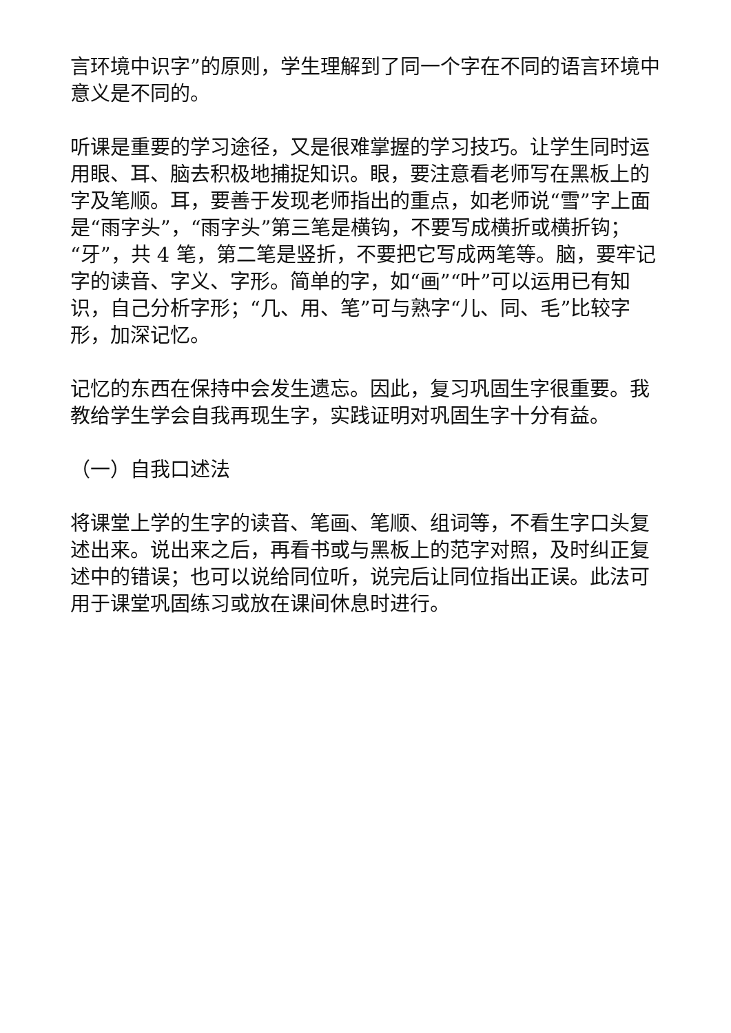言环境中识字”的原则，学生理解到了同一个字在不同的语言环境中意义是不同的。
听课是重要的学习途径，又是很难掌握的学习技巧。让学生同时运用眼、耳、脑去积极地捕捉知识。眼，要注意看老师写在黑板上的字及笔顺。耳，要善于发现老师指出的重点，如老师说“雪”字上面是“雨字头”，“雨字头”第三笔是横钩，不要写成横折或横折钩；“牙”，共 4 笔，第二笔是竖折，不要把它写成两笔等。脑，要牢记字的读音、字义、字形。简单的字，如“画”“叶”可以运用已有知识，自己分析字形；“几、用、笔”可与熟字“儿、同、毛”比较字形，加深记忆。
记忆的东西在保持中会发生遗忘。因此，复习巩固生字很重要。我教给学生学会自我再现生字，实践证明对巩固生字十分有益。
（一）自我口述法
将课堂上学的生字的读音、笔画、笔顺、组词等，不看生字口头复述出来。说出来之后，再看书或与黑板上的范字对照，及时纠正复述中的错误；也可以说给同位听，说完后让同位指出正误。此法可用于课堂巩固练习或放在课间休息时进行。